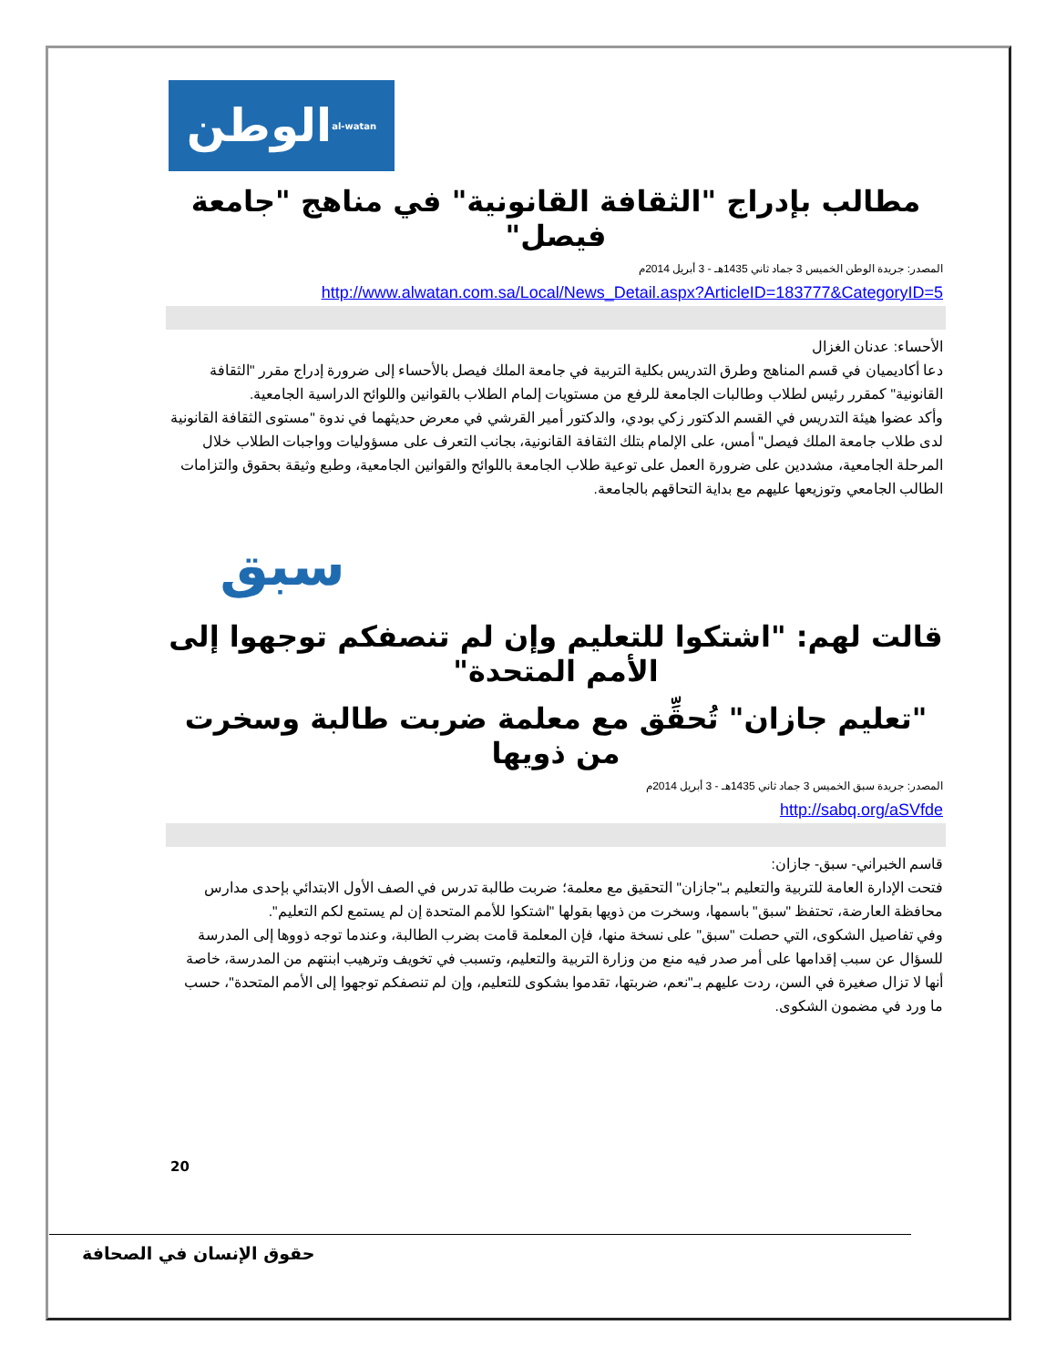الوطن al-watan
مطالب بإدراج "الثقافة القانونية" في مناهج "جامعة فيصل"
المصدر: جريدة الوطن الخميس 3 جماد ثاني 1435هـ - 3 أبريل 2014م
http://www.alwatan.com.sa/Local/News_Detail.aspx?ArticleID=183777&CategoryID=5
الأحساء: عدنان الغزال
دعا أكاديميان في قسم المناهج وطرق التدريس بكلية التربية في جامعة الملك فيصل بالأحساء إلى ضرورة إدراج مقرر "الثقافة القانونية" كمقرر رئيس لطلاب وطالبات الجامعة للرفع من مستويات إلمام الطلاب بالقوانين واللوائح الدراسية الجامعية.
وأكد عضوا هيئة التدريس في القسم الدكتور زكي بودي، والدكتور أمير القرشي في معرض حديثهما في ندوة "مستوى الثقافة القانونية لدى طلاب جامعة الملك فيصل" أمس، على الإلمام بتلك الثقافة القانونية، بجانب التعرف على مسؤوليات وواجبات الطلاب خلال المرحلة الجامعية، مشددين على ضرورة العمل على توعية طلاب الجامعة باللوائح والقوانين الجامعية، وطبع وثيقة بحقوق والتزامات الطالب الجامعي وتوزيعها عليهم مع بداية التحاقهم بالجامعة.
سبق
قالت لهم: "اشتكوا للتعليم وإن لم تنصفكم توجهوا إلى الأمم المتحدة"
"تعليم جازان" تُحقِّق مع معلمة ضربت طالبة وسخرت من ذويها
المصدر: جريدة سبق الخميس 3 جماد ثاني 1435هـ - 3 أبريل 2014م
http://sabq.org/aSVfde
قاسم الخبراني- سبق- جازان:
فتحت الإدارة العامة للتربية والتعليم بـ"جازان" التحقيق مع معلمة؛ ضربت طالبة تدرس في الصف الأول الابتدائي بإحدى مدارس محافظة العارضة، تحتفظ "سبق" باسمها، وسخرت من ذويها بقولها "اشتكوا للأمم المتحدة إن لم يستمع لكم التعليم".
وفي تفاصيل الشكوى، التي حصلت "سبق" على نسخة منها، فإن المعلمة قامت بضرب الطالبة، وعندما توجه ذووها إلى المدرسة للسؤال عن سبب إقدامها على أمر صدر فيه منع من وزارة التربية والتعليم، وتسبب في تخويف وترهيب ابنتهم من المدرسة، خاصة أنها لا تزال صغيرة في السن، ردت عليهم بـ"نعم، ضربتها، تقدموا بشكوى للتعليم، وإن لم تنصفكم توجهوا إلى الأمم المتحدة"، حسب ما ورد في مضمون الشكوى.
20
حقوق الإنسان في الصحافة